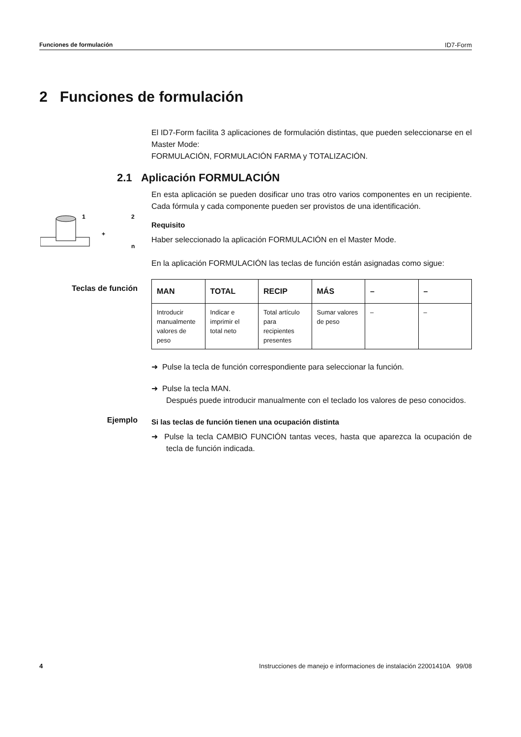Funciones de formulación ID7-Form
2 Funciones de formulación
1
2
+
n
Teclas de función
Ejemplo
El ID7-Form facilita 3 aplicaciones de formulación distintas, que pueden seleccionarse en el Master Mode:
FORMULACIÓN, FORMULACIÓN FARMA y TOTALIZACIÓN.
2.1 Aplicación FORMULACIÓN
En esta aplicación se pueden dosificar uno tras otro varios componentes en un recipiente. Cada fórmula y cada componente pueden ser provistos de una identificación.
Requisito
Haber seleccionado la aplicación FORMULACIÓN en el Master Mode.
En la aplicación FORMULACIÓN las teclas de función están asignadas como sigue:
| MAN | TOTAL | RECIP | MÁS | – | – |
| --- | --- | --- | --- | --- | --- |
| Introducir manualmente valores de peso | Indicar e imprimir el total neto | Total artículo para recipientes presentes | Sumar valores de peso | – | – |
➜ Pulse la tecla de función correspondiente para seleccionar la función.
➜ Pulse la tecla MAN.
Después puede introducir manualmente con el teclado los valores de peso conocidos.
Si las teclas de función tienen una ocupación distinta
➜ Pulse la tecla CAMBIO FUNCIÓN tantas veces, hasta que aparezca la ocupación de tecla de función indicada.
4 Instrucciones de manejo e informaciones de instalación 22001410A 99/08